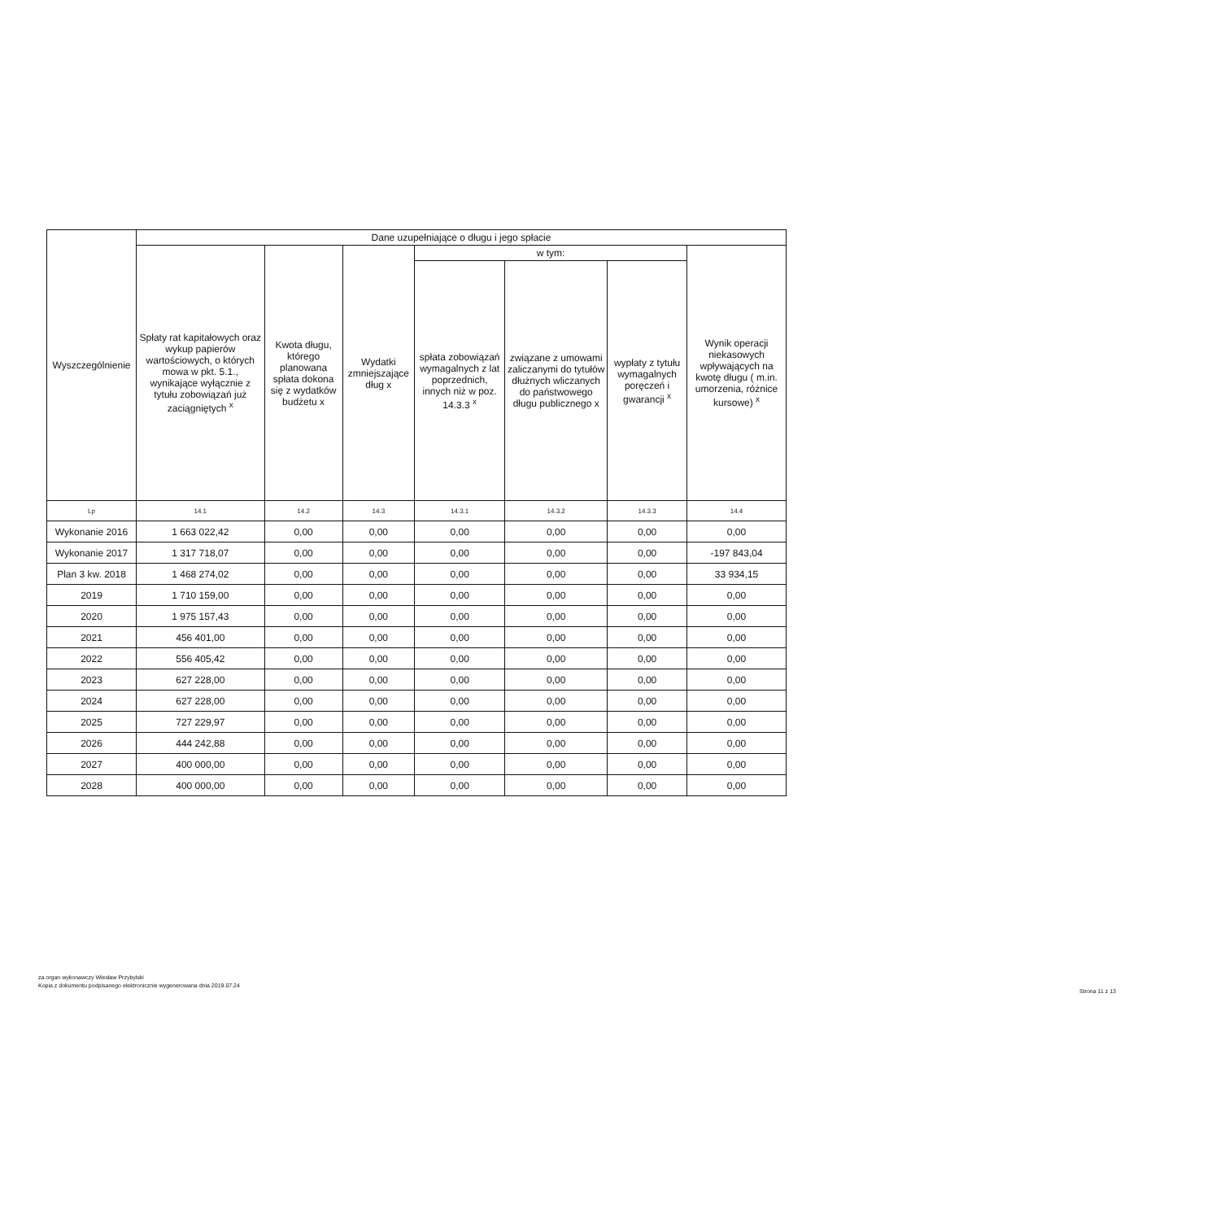| Wyszczególnienie | Dane uzupełniające o długu i jego spłacie | | | | | | |
| --- | --- | --- | --- | --- | --- | --- | --- |
| | Spłaty rat kapitałowych oraz wykup papierów wartościowych, o których mowa w pkt. 5.1., wynikające wyłącznie z tytułu zobowiązań już zaciągniętych <sup>x</sup> | Kwota długu, którego planowana spłata dokona się z wydatków budżetu x | Wydatki zmniejszające dług x | w tym: | | | Wynik operacji niekasowych wpływających na kwotę długu ( m.in. umorzenia, różnice kursowe) <sup>x</sup> |
| | | | | spłata zobowiązań wymagalnych z lat poprzednich, innych niż w poz. 14.3.3 <sup>x</sup> | związane z umowami zaliczanymi do tytułów dłużnych wliczanych do państwowego długu publicznego x | wypłaty z tytułu wymagalnych poręczeń i gwarancji <sup>x</sup> | |
| Lp | 14.1 | 14.2 | 14.3 | 14.3.1 | 14.3.2 | 14.3.3 | 14.4 |
| Wykonanie 2016 | 1 663 022,42 | 0,00 | 0,00 | 0,00 | 0,00 | 0,00 | 0,00 |
| Wykonanie 2017 | 1 317 718,07 | 0,00 | 0,00 | 0,00 | 0,00 | 0,00 | -197 843,04 |
| Plan 3 kw. 2018 | 1 468 274,02 | 0,00 | 0,00 | 0,00 | 0,00 | 0,00 | 33 934,15 |
| 2019 | 1 710 159,00 | 0,00 | 0,00 | 0,00 | 0,00 | 0,00 | 0,00 |
| 2020 | 1 975 157,43 | 0,00 | 0,00 | 0,00 | 0,00 | 0,00 | 0,00 |
| 2021 | 456 401,00 | 0,00 | 0,00 | 0,00 | 0,00 | 0,00 | 0,00 |
| 2022 | 556 405,42 | 0,00 | 0,00 | 0,00 | 0,00 | 0,00 | 0,00 |
| 2023 | 627 228,00 | 0,00 | 0,00 | 0,00 | 0,00 | 0,00 | 0,00 |
| 2024 | 627 228,00 | 0,00 | 0,00 | 0,00 | 0,00 | 0,00 | 0,00 |
| 2025 | 727 229,97 | 0,00 | 0,00 | 0,00 | 0,00 | 0,00 | 0,00 |
| 2026 | 444 242,88 | 0,00 | 0,00 | 0,00 | 0,00 | 0,00 | 0,00 |
| 2027 | 400 000,00 | 0,00 | 0,00 | 0,00 | 0,00 | 0,00 | 0,00 |
| 2028 | 400 000,00 | 0,00 | 0,00 | 0,00 | 0,00 | 0,00 | 0,00 |
za organ wykonawczy Wiesław Przybylski
Kopia z dokumentu podpisanego elektronicznie wygenerowana dnia 2019.07.24
Strona 11 z 13